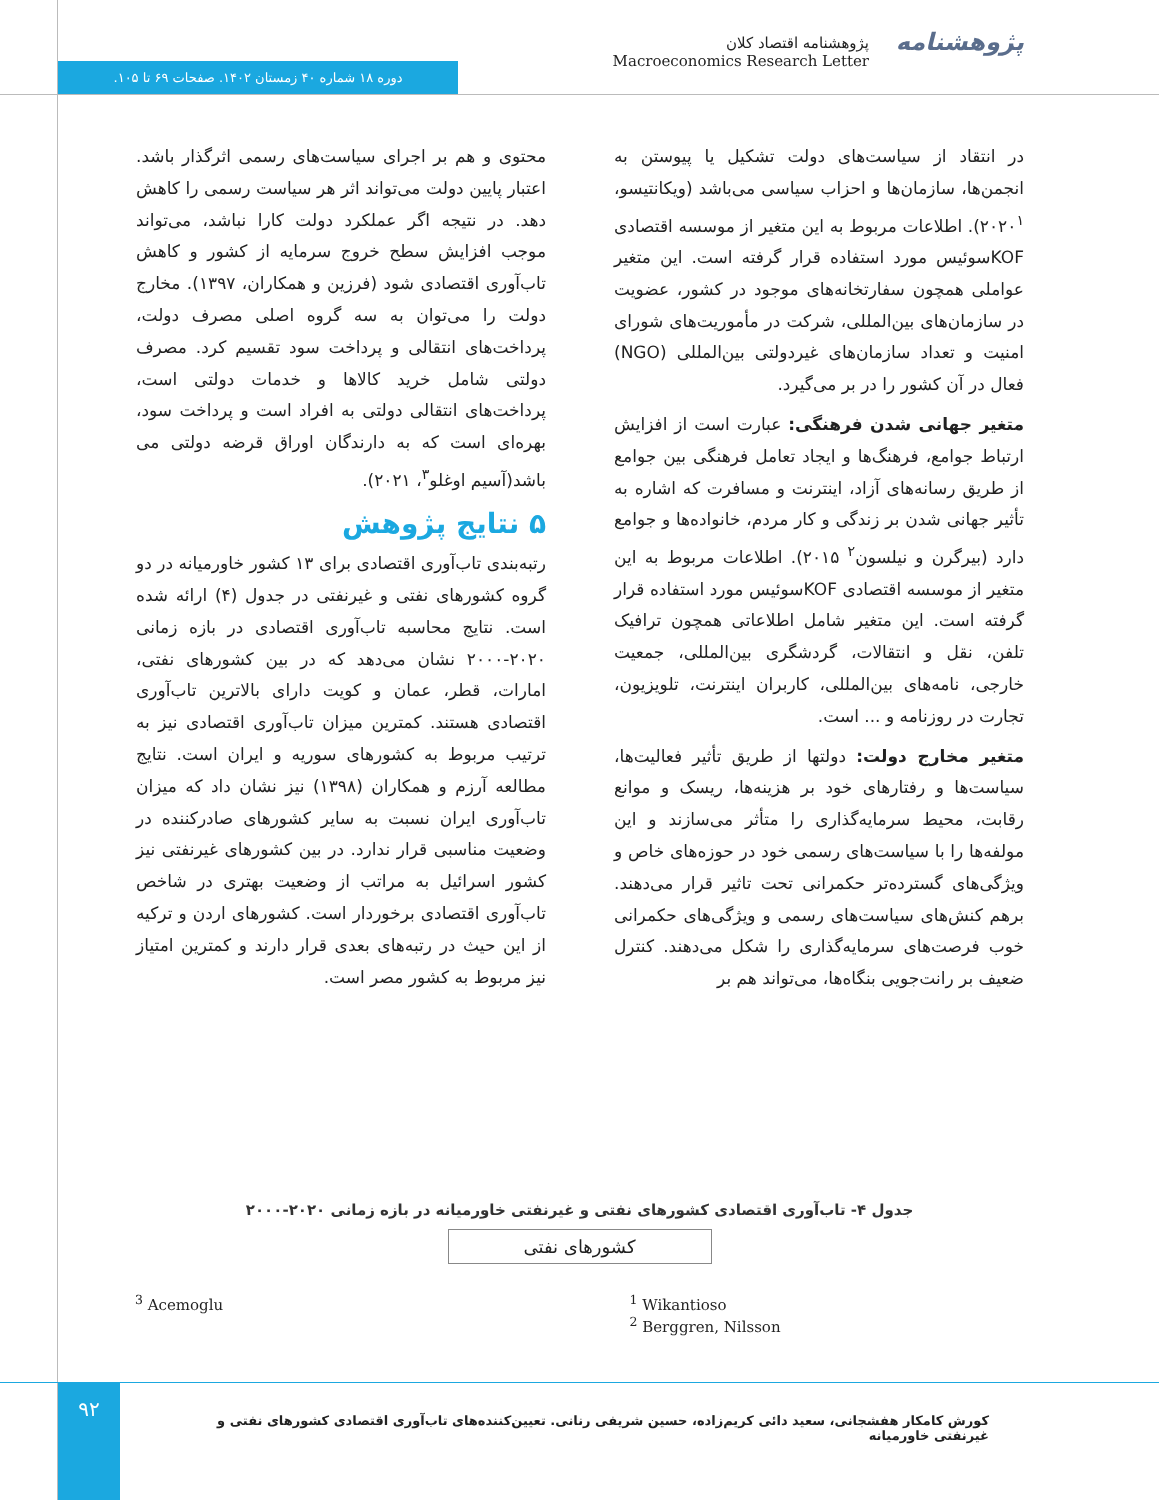پژوهشنامه
پژوهشنامه اقتصاد کلان
Macroeconomics Research Letter
دوره ۱۸ شماره ۴۰ زمستان ۱۴۰۲. صفحات ۶۹ تا ۱۰۵.
در انتقاد از سیاست‌های دولت تشکیل یا پیوستن به انجمن‌ها، سازمان‌ها و احزاب سیاسی می‌باشد (ویکانتیسو، ۲۰۲۰<sup>۱</sup>). اطلاعات مربوط به این متغیر از موسسه اقتصادی KOFسوئیس مورد استفاده قرار گرفته است. این متغیر عواملی همچون سفارتخانه‌های موجود در کشور، عضویت در سازمان‌های بین‌المللی، شرکت در مأموریت‌های شورای امنیت و تعداد سازمان‌های غیردولتی بین‌المللی (NGO) فعال در آن کشور را در بر می‌گیرد.
متغیر جهانی شدن فرهنگی: عبارت است از افزایش ارتباط جوامع، فرهنگ‌ها و ایجاد تعامل فرهنگی بین جوامع از طریق رسانه‌های آزاد، اینترنت و مسافرت که اشاره به تأثیر جهانی شدن بر زندگی و کار مردم، خانواده‌ها و جوامع دارد (بیرگرن و نیلسون<sup>۲</sup> ۲۰۱۵). اطلاعات مربوط به این متغیر از موسسه اقتصادی KOFسوئیس مورد استفاده قرار گرفته است. این متغیر شامل اطلاعاتی همچون ترافیک تلفن، نقل و انتقالات، گردشگری بین‌المللی، جمعیت خارجی، نامه‌های بین‌المللی، کاربران اینترنت، تلویزیون، تجارت در روزنامه و ... است.
متغیر مخارج دولت: دولتها از طریق تأثیر فعالیت‌ها، سیاست‌ها و رفتارهای خود بر هزینه‌ها، ریسک و موانع رقابت، محیط سرمایه‌گذاری را متأثر می‌سازند و این مولفه‌ها را با سیاست‌های رسمی خود در حوزه‌های خاص و ویژگی‌های گسترده‌تر حکمرانی تحت تاثیر قرار می‌دهند. برهم کنش‌های سیاست‌های رسمی و ویژگی‌های حکمرانی خوب فرصت‌های سرمایه‌گذاری را شکل می‌دهند. کنترل ضعیف بر رانت‌جویی بنگاه‌ها، می‌تواند هم بر
محتوی و هم بر اجرای سیاست‌های رسمی اثرگذار باشد. اعتبار پایین دولت می‌تواند اثر هر سیاست رسمی را کاهش دهد. در نتیجه اگر عملکرد دولت کارا نباشد، می‌تواند موجب افزایش سطح خروج سرمایه از کشور و کاهش تاب‌آوری اقتصادی شود (فرزین و همکاران، ۱۳۹۷). مخارج دولت را می‌توان به سه گروه اصلی مصرف دولت، پرداخت‌های انتقالی و پرداخت سود تقسیم کرد. مصرف دولتی شامل خرید کالاها و خدمات دولتی است، پرداخت‌های انتقالی دولتی به افراد است و پرداخت سود، بهره‌ای است که به دارندگان اوراق قرضه دولتی می باشد(آسیم اوغلو<sup>۳</sup>، ۲۰۲۱).
۵ نتایج پژوهش
رتبه‌بندی تاب‌آوری اقتصادی برای ۱۳ کشور خاورمیانه در دو گروه کشورهای نفتی و غیرنفتی در جدول (۴) ارائه شده است. نتایج محاسبه تاب‌آوری اقتصادی در بازه زمانی ۲۰۲۰-۲۰۰۰ نشان می‌دهد که در بین کشورهای نفتی، امارات، قطر، عمان و کویت دارای بالاترین تاب‌آوری اقتصادی هستند. کمترین میزان تاب‌آوری اقتصادی نیز به ترتیب مربوط به کشورهای سوریه و ایران است. نتایج مطالعه آرزم و همکاران (۱۳۹۸) نیز نشان داد که میزان تاب‌آوری ایران نسبت به سایر کشورهای صادرکننده در وضعیت مناسبی قرار ندارد. در بین کشورهای غیرنفتی نیز کشور اسرائیل به مراتب از وضعیت بهتری در شاخص تاب‌آوری اقتصادی برخوردار است. کشورهای اردن و ترکیه از این حیث در رتبه‌های بعدی قرار دارند و کمترین امتیاز نیز مربوط به کشور مصر است.
جدول ۴- تاب‌آوری اقتصادی کشورهای نفتی و غیرنفتی خاورمیانه در بازه زمانی ۲۰۲۰-۲۰۰۰
| کشورهای نفتی |
| --- |
<sup>1</sup> Wikantioso
<sup>2</sup> Berggren, Nilsson
<sup>3</sup> Acemoglu
۹۲
کورش کامکار هفشجانی، سعید دائی کریم‌زاده، حسین شریفی رنانی. تعیین‌کننده‌های تاب‌آوری اقتصادی کشورهای نفتی و غیرنفتی خاورمیانه